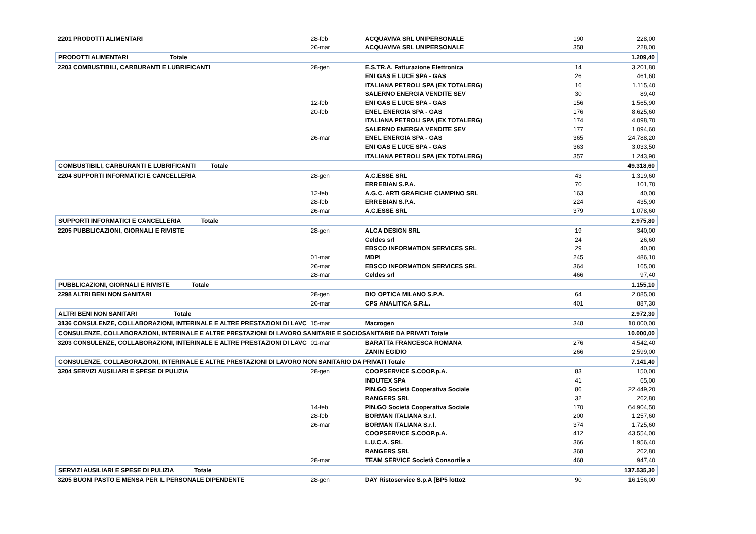| 2201 PRODOTTI ALIMENTARI | 28-feb | ACQUAVIVA SRL UNIPERSONALE | 190 | 228,00 |
| | 26-mar | ACQUAVIVA SRL UNIPERSONALE | 358 | 228,00 |
| PRODOTTI ALIMENTARI Totale | | | | 1.209,40 |
| 2203 COMBUSTIBILI, CARBURANTI E LUBRIFICANTI | 28-gen | E.S.TR.A. Fatturazione Elettronica | 14 | 3.201,80 |
| | | ENI GAS E LUCE SPA - GAS | 26 | 461,60 |
| | | ITALIANA PETROLI SPA (EX TOTALERG) | 16 | 1.115,40 |
| | | SALERNO ENERGIA VENDITE SEV | 30 | 89,40 |
| | 12-feb | ENI GAS E LUCE SPA - GAS | 156 | 1.565,90 |
| | 20-feb | ENEL ENERGIA SPA - GAS | 176 | 8.625,60 |
| | | ITALIANA PETROLI SPA (EX TOTALERG) | 174 | 4.098,70 |
| | | SALERNO ENERGIA VENDITE SEV | 177 | 1.094,60 |
| | 26-mar | ENEL ENERGIA SPA - GAS | 365 | 24.788,20 |
| | | ENI GAS E LUCE SPA - GAS | 363 | 3.033,50 |
| | | ITALIANA PETROLI SPA (EX TOTALERG) | 357 | 1.243,90 |
| COMBUSTIBILI, CARBURANTI E LUBRIFICANTI Totale | | | | 49.318,60 |
| 2204 SUPPORTI INFORMATICI E CANCELLERIA | 28-gen | A.C.ESSE SRL | 43 | 1.319,60 |
| | | ERREBIAN S.P.A. | 70 | 101,70 |
| | 12-feb | A.G.C. ARTI GRAFICHE CIAMPINO SRL | 163 | 40,00 |
| | 28-feb | ERREBIAN S.P.A. | 224 | 435,90 |
| | 26-mar | A.C.ESSE SRL | 379 | 1.078,60 |
| SUPPORTI INFORMATICI E CANCELLERIA Totale | | | | 2.975,80 |
| 2205 PUBBLICAZIONI, GIORNALI E RIVISTE | 28-gen | ALCA DESIGN SRL | 19 | 340,00 |
| | | Celdes srl | 24 | 26,60 |
| | | EBSCO INFORMATION SERVICES SRL | 29 | 40,00 |
| | 01-mar | MDPI | 245 | 486,10 |
| | 26-mar | EBSCO INFORMATION SERVICES SRL | 364 | 165,00 |
| | 28-mar | Celdes srl | 466 | 97,40 |
| PUBBLICAZIONI, GIORNALI E RIVISTE Totale | | | | 1.155,10 |
| 2298 ALTRI BENI NON SANITARI | 28-gen | BIO OPTICA MILANO S.P.A. | 64 | 2.085,00 |
| | 26-mar | CPS ANALITICA S.R.L. | 401 | 887,30 |
| ALTRI BENI NON SANITARI Totale | | | | 2.972,30 |
| 3136 CONSULENZE, COLLABORAZIONI, INTERINALE E ALTRE PRESTAZIONI DI LAVC | 15-mar | Macrogen | 348 | 10.000,00 |
| CONSULENZE, COLLABORAZIONI, INTERINALE E ALTRE PRESTAZIONI DI LAVORO SANITARIE E SOCIOSANITARIE DA PRIVATI Totale | | | | 10.000,00 |
| 3203 CONSULENZE, COLLABORAZIONI, INTERINALE E ALTRE PRESTAZIONI DI LAVC | 01-mar | BARATTA FRANCESCA ROMANA | 276 | 4.542,40 |
| | | ZANIN EGIDIO | 266 | 2.599,00 |
| CONSULENZE, COLLABORAZIONI, INTERINALE E ALTRE PRESTAZIONI DI LAVORO NON SANITARIO DA PRIVATI Totale | | | | 7.141,40 |
| 3204 SERVIZI AUSILIARI E SPESE DI PULIZIA | 28-gen | COOPSERVICE S.COOP.p.A. | 83 | 150,00 |
| | | INDUTEX SPA | 41 | 65,00 |
| | | PIN.GO Società Cooperativa Sociale | 86 | 22.449,20 |
| | | RANGERS SRL | 32 | 262,80 |
| | 14-feb | PIN.GO Società Cooperativa Sociale | 170 | 64.904,50 |
| | 28-feb | BORMAN ITALIANA S.r.l. | 200 | 1.257,60 |
| | 26-mar | BORMAN ITALIANA S.r.l. | 374 | 1.725,60 |
| | | COOPSERVICE S.COOP.p.A. | 412 | 43.554,00 |
| | | L.U.C.A. SRL | 366 | 1.956,40 |
| | | RANGERS SRL | 368 | 262,80 |
| | 28-mar | TEAM SERVICE Società Consortile a | 468 | 947,40 |
| SERVIZI AUSILIARI E SPESE DI PULIZIA Totale | | | | 137.535,30 |
| 3205 BUONI PASTO E MENSA PER IL PERSONALE DIPENDENTE | 28-gen | DAY Ristoservice S.p.A [BP5 lotto2 | 90 | 16.156,00 |